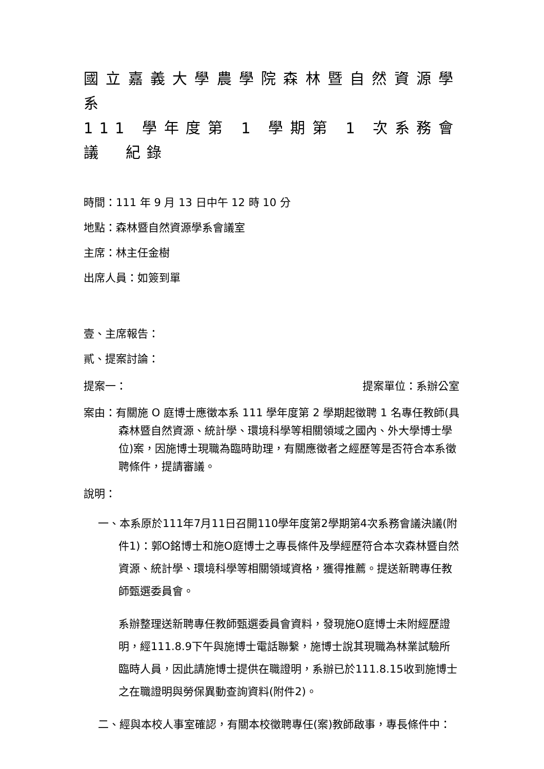國立嘉義大學農學院森林暨自然資源學系
111 學年度第 1 學期第 1 次系務會議　紀錄
時間：111 年 9 月 13 日中午 12 時 10 分
地點：森林暨自然資源學系會議室
主席：林主任金樹
出席人員：如簽到單
壹、主席報告：
貳、提案討論：
提案一： 提案單位：系辦公室
案由：有關施 O 庭博士應徵本系 111 學年度第 2 學期起徵聘 1 名專任教師(具森林暨自然資源、統計學、環境科學等相關領域之國內、外大學博士學位)案，因施博士現職為臨時助理，有關應徵者之經歷等是否符合本系徵聘條件，提請審議。
說明：
一、本系原於111年7月11日召開110學年度第2學期第4次系務會議決議(附件1)：郭O銘博士和施O庭博士之專長條件及學經歷符合本次森林暨自然資源、統計學、環境科學等相關領域資格，獲得推薦。提送新聘專任教師甄選委員會。
系辦整理送新聘專任教師甄選委員會資料，發現施O庭博士未附經歷證明，經111.8.9下午與施博士電話聯繫，施博士說其現職為林業試驗所臨時人員，因此請施博士提供在職證明，系辦已於111.8.15收到施博士之在職證明與勞保異動查詢資料(附件2)。
二、經與本校人事室確認，有關本校徵聘專任(案)教師啟事，專長條件中：